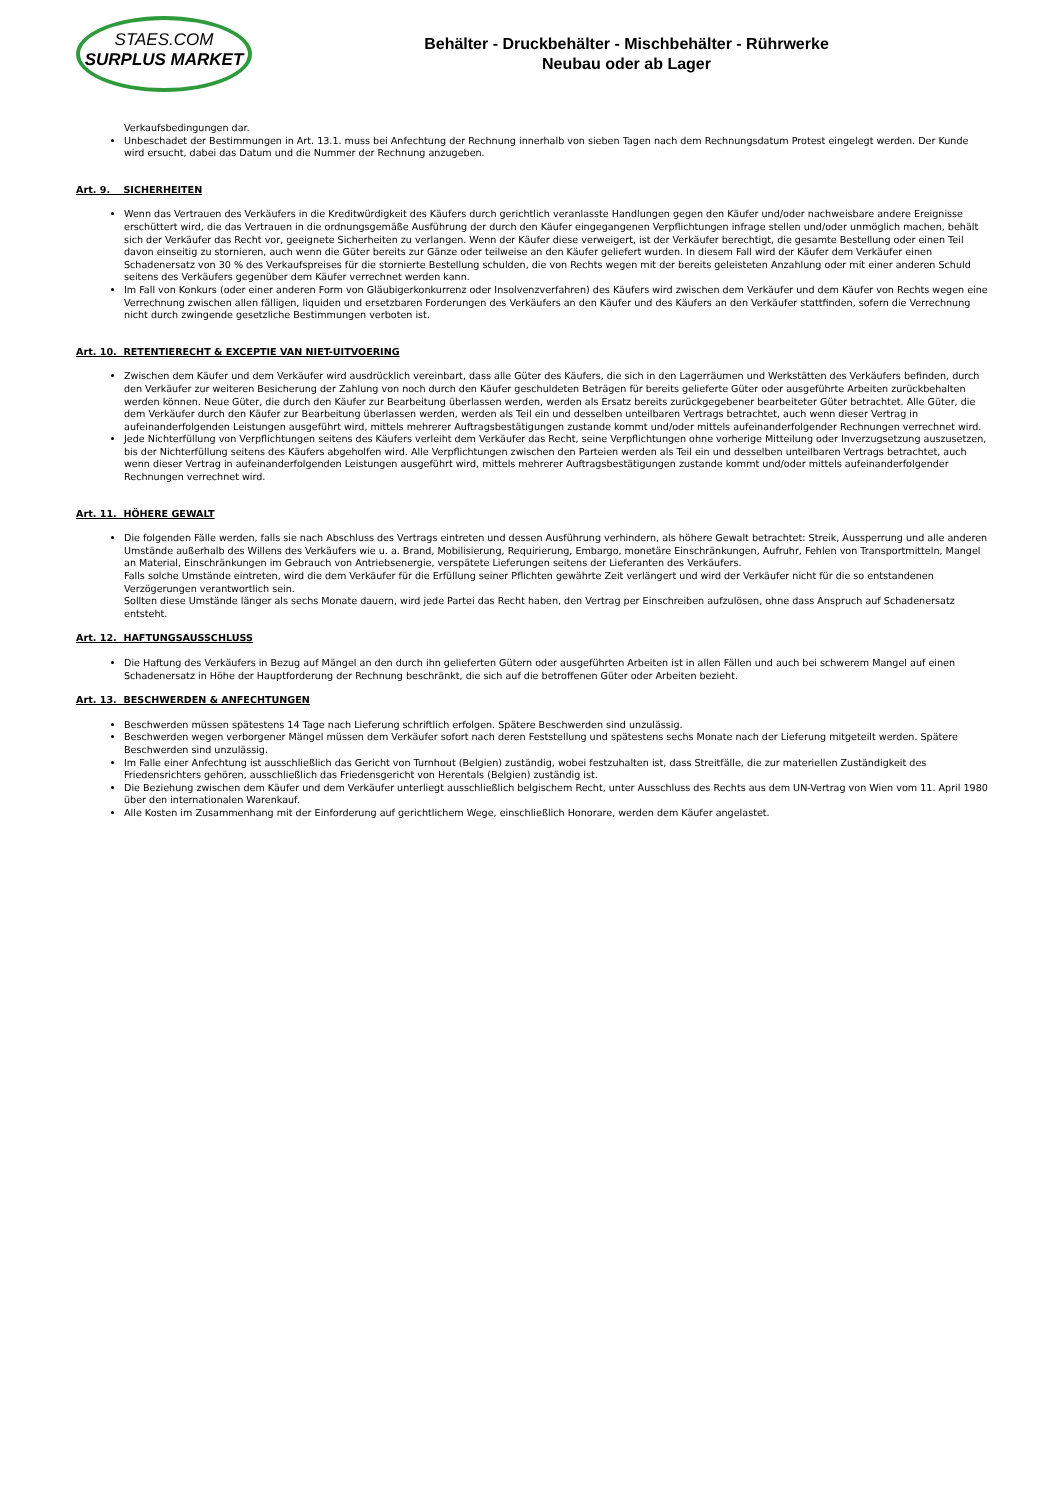STAES.COM
SURPLUS MARKET
Behälter - Druckbehälter - Mischbehälter - Rührwerke
Neubau oder ab Lager
Verkaufsbedingungen dar.
Unbeschadet der Bestimmungen in Art. 13.1. muss bei Anfechtung der Rechnung innerhalb von sieben Tagen nach dem Rechnungsdatum Protest eingelegt werden. Der Kunde wird ersucht, dabei das Datum und die Nummer der Rechnung anzugeben.
Art. 9. SICHERHEITEN
Wenn das Vertrauen des Verkäufers in die Kreditwürdigkeit des Käufers durch gerichtlich veranlasste Handlungen gegen den Käufer und/oder nachweisbare andere Ereignisse erschüttert wird, die das Vertrauen in die ordnungsgemäße Ausführung der durch den Käufer eingegangenen Verpflichtungen infrage stellen und/oder unmöglich machen, behält sich der Verkäufer das Recht vor, geeignete Sicherheiten zu verlangen. Wenn der Käufer diese verweigert, ist der Verkäufer berechtigt, die gesamte Bestellung oder einen Teil davon einseitig zu stornieren, auch wenn die Güter bereits zur Gänze oder teilweise an den Käufer geliefert wurden. In diesem Fall wird der Käufer dem Verkäufer einen Schadenersatz von 30 % des Verkaufspreises für die stornierte Bestellung schulden, die von Rechts wegen mit der bereits geleisteten Anzahlung oder mit einer anderen Schuld seitens des Verkäufers gegenüber dem Käufer verrechnet werden kann.
Im Fall von Konkurs (oder einer anderen Form von Gläubigerkonkurrenz oder Insolvenzverfahren) des Käufers wird zwischen dem Verkäufer und dem Käufer von Rechts wegen eine Verrechnung zwischen allen fälligen, liquiden und ersetzbaren Forderungen des Verkäufers an den Käufer und des Käufers an den Verkäufer stattfinden, sofern die Verrechnung nicht durch zwingende gesetzliche Bestimmungen verboten ist.
Art. 10. RETENTIERECHT & EXCEPTIE VAN NIET-UITVOERING
Zwischen dem Käufer und dem Verkäufer wird ausdrücklich vereinbart, dass alle Güter des Käufers, die sich in den Lagerräumen und Werkstätten des Verkäufers befinden, durch den Verkäufer zur weiteren Besicherung der Zahlung von noch durch den Käufer geschuldeten Beträgen für bereits gelieferte Güter oder ausgeführte Arbeiten zurückbehalten werden können. Neue Güter, die durch den Käufer zur Bearbeitung überlassen werden, werden als Ersatz bereits zurückgegebener bearbeiteter Güter betrachtet. Alle Güter, die dem Verkäufer durch den Käufer zur Bearbeitung überlassen werden, werden als Teil ein und desselben unteilbaren Vertrags betrachtet, auch wenn dieser Vertrag in aufeinanderfolgenden Leistungen ausgeführt wird, mittels mehrerer Auftragsbestätigungen zustande kommt und/oder mittels aufeinanderfolgender Rechnungen verrechnet wird.
Jede Nichterfüllung von Verpflichtungen seitens des Käufers verleiht dem Verkäufer das Recht, seine Verpflichtungen ohne vorherige Mitteilung oder Inverzugsetzung auszusetzen, bis der Nichterfüllung seitens des Käufers abgeholfen wird. Alle Verpflichtungen zwischen den Parteien werden als Teil ein und desselben unteilbaren Vertrags betrachtet, auch wenn dieser Vertrag in aufeinanderfolgenden Leistungen ausgeführt wird, mittels mehrerer Auftragsbestätigungen zustande kommt und/oder mittels aufeinanderfolgender Rechnungen verrechnet wird.
Art. 11. HÖHERE GEWALT
Die folgenden Fälle werden, falls sie nach Abschluss des Vertrags eintreten und dessen Ausführung verhindern, als höhere Gewalt betrachtet: Streik, Aussperrung und alle anderen Umstände außerhalb des Willens des Verkäufers wie u. a. Brand, Mobilisierung, Requirierung, Embargo, monetäre Einschränkungen, Aufruhr, Fehlen von Transportmitteln, Mangel an Material, Einschränkungen im Gebrauch von Antriebsenergie, verspätete Lieferungen seitens der Lieferanten des Verkäufers.
Falls solche Umstände eintreten, wird die dem Verkäufer für die Erfüllung seiner Pflichten gewährte Zeit verlängert und wird der Verkäufer nicht für die so entstandenen Verzögerungen verantwortlich sein.
Sollten diese Umstände länger als sechs Monate dauern, wird jede Partei das Recht haben, den Vertrag per Einschreiben aufzulösen, ohne dass Anspruch auf Schadenersatz entsteht.
Art. 12. HAFTUNGSAUSSCHLUSS
Die Haftung des Verkäufers in Bezug auf Mängel an den durch ihn gelieferten Gütern oder ausgeführten Arbeiten ist in allen Fällen und auch bei schwerem Mangel auf einen Schadenersatz in Höhe der Hauptforderung der Rechnung beschränkt, die sich auf die betroffenen Güter oder Arbeiten bezieht.
Art. 13. BESCHWERDEN & ANFECHTUNGEN
Beschwerden müssen spätestens 14 Tage nach Lieferung schriftlich erfolgen. Spätere Beschwerden sind unzulässig.
Beschwerden wegen verborgener Mängel müssen dem Verkäufer sofort nach deren Feststellung und spätestens sechs Monate nach der Lieferung mitgeteilt werden. Spätere Beschwerden sind unzulässig.
Im Falle einer Anfechtung ist ausschließlich das Gericht von Turnhout (Belgien) zuständig, wobei festzuhalten ist, dass Streitfälle, die zur materiellen Zuständigkeit des Friedensrichters gehören, ausschließlich das Friedensgericht von Herentals (Belgien) zuständig ist.
Die Beziehung zwischen dem Käufer und dem Verkäufer unterliegt ausschließlich belgischem Recht, unter Ausschluss des Rechts aus dem UN-Vertrag von Wien vom 11. April 1980 über den internationalen Warenkauf.
Alle Kosten im Zusammenhang mit der Einforderung auf gerichtlichem Wege, einschließlich Honorare, werden dem Käufer angelastet.